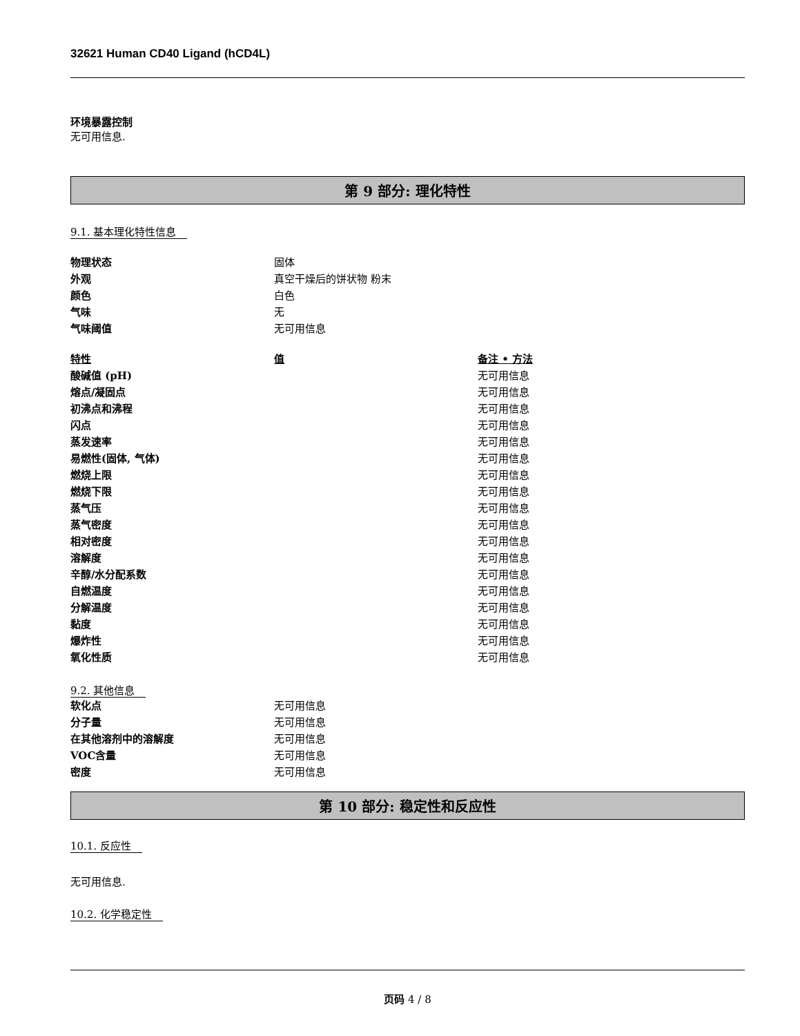32621 Human CD40 Ligand (hCD4L)
环境暴露控制
无可用信息.
第 9 部分: 理化特性
9.1. 基本理化特性信息
| 物理状态 | 固体 |
| 外观 | 真空干燥后的饼状物 粉末 |
| 颜色 | 白色 |
| 气味 | 无 |
| 气味阈值 | 无可用信息 |
| 特性 | 值 | 备注 • 方法 |
| --- | --- | --- |
| 酸碱值 (pH) | | 无可用信息 |
| 熔点/凝固点 | | 无可用信息 |
| 初沸点和沸程 | | 无可用信息 |
| 闪点 | | 无可用信息 |
| 蒸发速率 | | 无可用信息 |
| 易燃性(固体, 气体) | | 无可用信息 |
| 燃烧上限 | | 无可用信息 |
| 燃烧下限 | | 无可用信息 |
| 蒸气压 | | 无可用信息 |
| 蒸气密度 | | 无可用信息 |
| 相对密度 | | 无可用信息 |
| 溶解度 | | 无可用信息 |
| 辛醇/水分配系数 | | 无可用信息 |
| 自燃温度 | | 无可用信息 |
| 分解温度 | | 无可用信息 |
| 黏度 | | 无可用信息 |
| 爆炸性 | | 无可用信息 |
| 氧化性质 | | 无可用信息 |
9.2. 其他信息
| 软化点 | 无可用信息 |
| 分子量 | 无可用信息 |
| 在其他溶剂中的溶解度 | 无可用信息 |
| VOC含量 | 无可用信息 |
| 密度 | 无可用信息 |
第 10 部分: 稳定性和反应性
10.1. 反应性
无可用信息.
10.2. 化学稳定性
页码 4 / 8